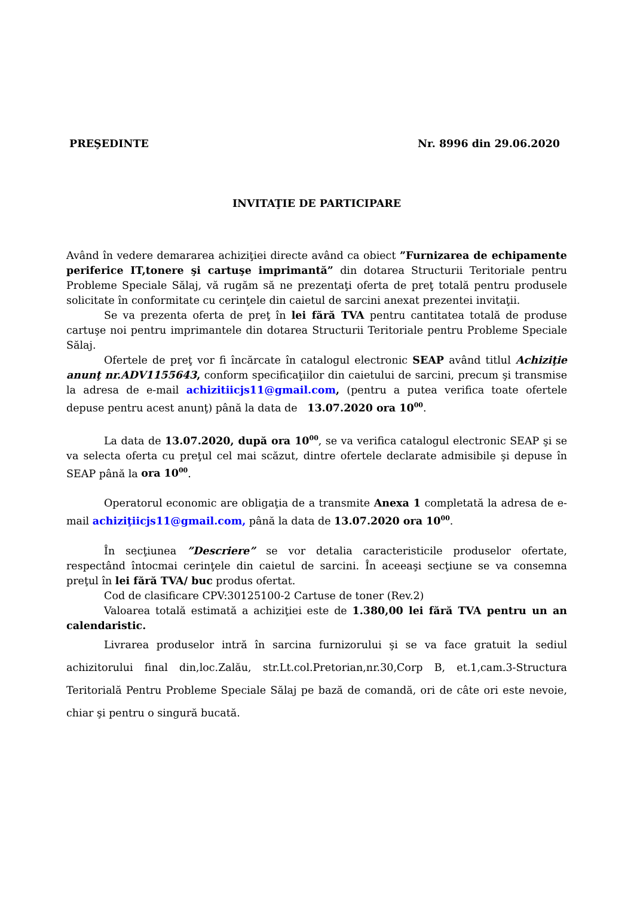PREŞEDINTE Nr. 8996 din 29.06.2020
INVITAŢIE DE PARTICIPARE
Având în vedere demararea achiziţiei directe având ca obiect ”Furnizarea de echipamente periferice IT,tonere şi cartuşe imprimantă” din dotarea Structurii Teritoriale pentru Probleme Speciale Sălaj, vă rugăm să ne prezentaţi oferta de preţ totală pentru produsele solicitate în conformitate cu cerinţele din caietul de sarcini anexat prezentei invitaţii.
Se va prezenta oferta de preţ în lei fără TVA pentru cantitatea totală de produse cartuşe noi pentru imprimantele din dotarea Structurii Teritoriale pentru Probleme Speciale Sălaj.
Ofertele de preţ vor fi încărcate în catalogul electronic SEAP având titlul Achiziţie anunţ nr.ADV1155643, conform specificaţiilor din caietului de sarcini, precum şi transmise la adresa de e-mail achizitiicjs11@gmail.com, (pentru a putea verifica toate ofertele depuse pentru acest anunţ) până la data de 13.07.2020 ora 10<sup>00</sup>.
La data de 13.07.2020, după ora 10<sup>00</sup>, se va verifica catalogul electronic SEAP şi se va selecta oferta cu preţul cel mai scăzut, dintre ofertele declarate admisibile şi depuse în SEAP până la ora 10<sup>00</sup>.
Operatorul economic are obligaţia de a transmite Anexa 1 completată la adresa de e-mail achiziţiicjs11@gmail.com, până la data de 13.07.2020 ora 10<sup>00</sup>.
În secţiunea ”Descriere” se vor detalia caracteristicile produselor ofertate, respectând întocmai cerinţele din caietul de sarcini. În aceeaşi secţiune se va consemna preţul în lei fără TVA/ buc produs ofertat.
Cod de clasificare CPV:30125100-2 Cartuse de toner (Rev.2)
Valoarea totală estimată a achiziţiei este de 1.380,00 lei fără TVA pentru un an calendaristic.
Livrarea produselor intră în sarcina furnizorului şi se va face gratuit la sediul achizitorului final din,loc.Zalău, str.Lt.col.Pretorian,nr.30,Corp B, et.1,cam.3-Structura Teritorială Pentru Probleme Speciale Sălaj pe bază de comandă, ori de câte ori este nevoie, chiar şi pentru o singură bucată.